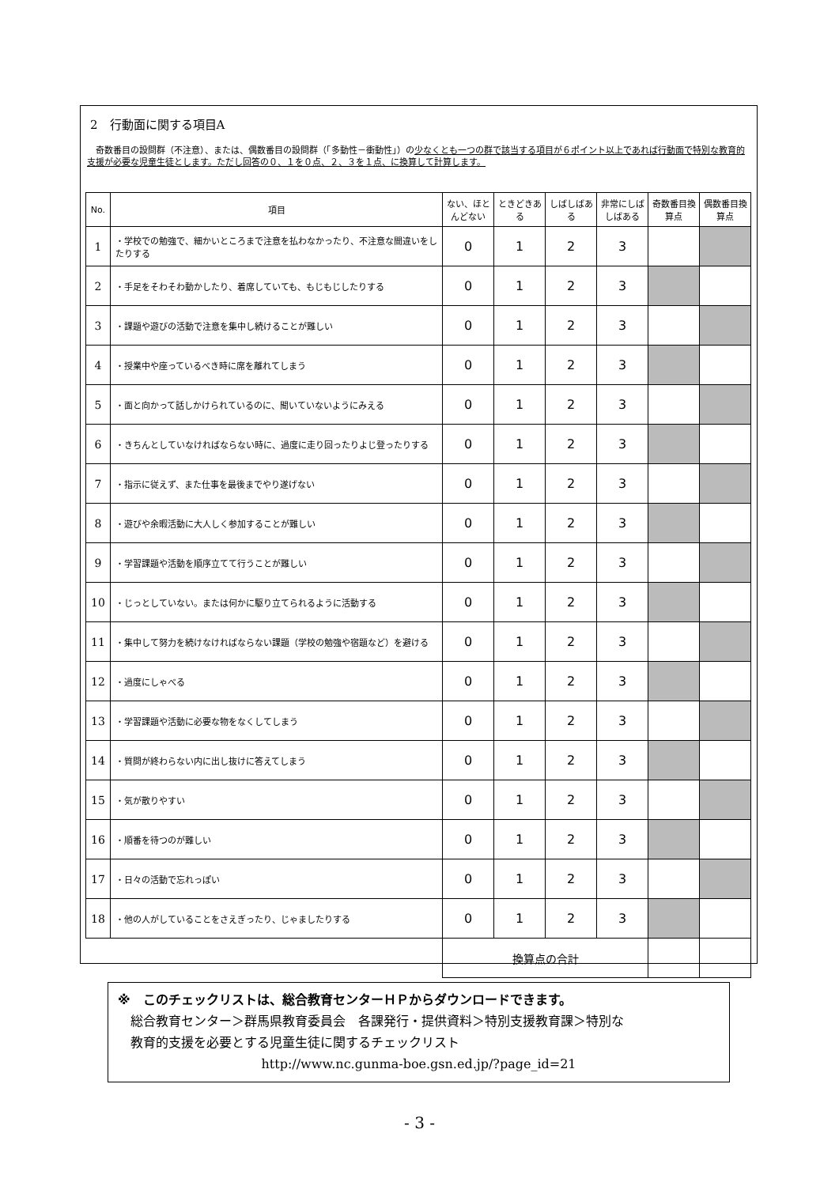2　行動面に関する項目A
　奇数番目の設問群（不注意）、または、偶数番目の設問群（「多動性－衝動性」）の少なくとも一つの群で該当する項目が６ポイント以上であれば行動面で特別な教育的支援が必要な児童生徒とします。ただし回答の０、１を０点、２、３を１点、に換算して計算します。
| No. | 項目 | ない、ほとんどない | ときどきある | しばしばある | 非常にしばしばある | 奇数番目換算点 | 偶数番目換算点 |
| --- | --- | --- | --- | --- | --- | --- | --- |
| 1 | ・学校での勉強で、細かいところまで注意を払わなかったり、不注意な間違いをしたりする | 0 | 1 | 2 | 3 | | |
| 2 | ・手足をそわそわ動かしたり、着席していても、もじもじしたりする | 0 | 1 | 2 | 3 | | |
| 3 | ・課題や遊びの活動で注意を集中し続けることが難しい | 0 | 1 | 2 | 3 | | |
| 4 | ・授業中や座っているべき時に席を離れてしまう | 0 | 1 | 2 | 3 | | |
| 5 | ・面と向かって話しかけられているのに、聞いていないようにみえる | 0 | 1 | 2 | 3 | | |
| 6 | ・きちんとしていなければならない時に、過度に走り回ったりよじ登ったりする | 0 | 1 | 2 | 3 | | |
| 7 | ・指示に従えず、また仕事を最後までやり遂げない | 0 | 1 | 2 | 3 | | |
| 8 | ・遊びや余暇活動に大人しく参加することが難しい | 0 | 1 | 2 | 3 | | |
| 9 | ・学習課題や活動を順序立てて行うことが難しい | 0 | 1 | 2 | 3 | | |
| 10 | ・じっとしていない。または何かに駆り立てられるように活動する | 0 | 1 | 2 | 3 | | |
| 11 | ・集中して努力を続けなければならない課題（学校の勉強や宿題など）を避ける | 0 | 1 | 2 | 3 | | |
| 12 | ・過度にしゃべる | 0 | 1 | 2 | 3 | | |
| 13 | ・学習課題や活動に必要な物をなくしてしまう | 0 | 1 | 2 | 3 | | |
| 14 | ・質問が終わらない内に出し抜けに答えてしまう | 0 | 1 | 2 | 3 | | |
| 15 | ・気が散りやすい | 0 | 1 | 2 | 3 | | |
| 16 | ・順番を待つのが難しい | 0 | 1 | 2 | 3 | | |
| 17 | ・日々の活動で忘れっぽい | 0 | 1 | 2 | 3 | | |
| 18 | ・他の人がしていることをさえぎったり、じゃましたりする | 0 | 1 | 2 | 3 | | |
| | | 換算点の合計 | | | | | |
※　このチェックリストは、総合教育センターＨＰからダウンロードできます。
　総合教育センター＞群馬県教育委員会　各課発行・提供資料＞特別支援教育課＞特別な
　教育的支援を必要とする児童生徒に関するチェックリスト
http://www.nc.gunma-boe.gsn.ed.jp/?page_id=21
- 3 -